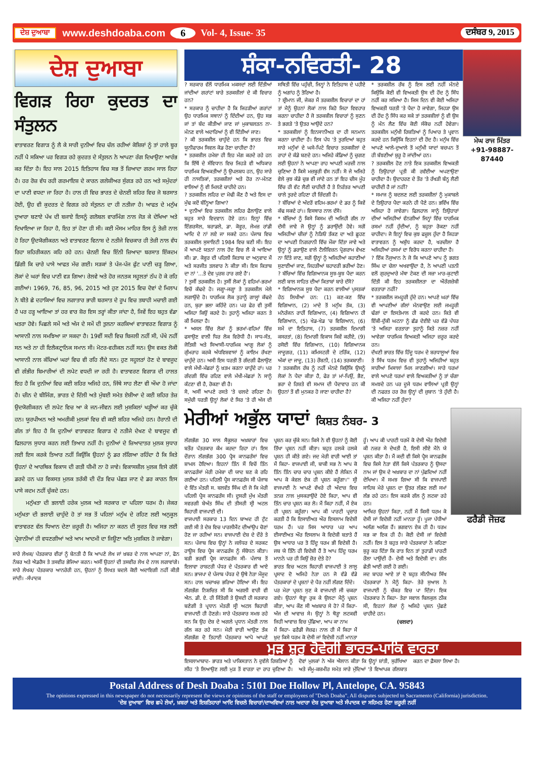ਦੇਸ਼ ਦੁਆਬਾ
www.deshdoaba.com 6 Vol- 4, Issue- 35 ਦਸੰਬਰ 9, 2015
ਦੇਸ਼ ਦੁਆਬਾ
ਵਿਗੜ ਰਿਹਾ ਕੁਦਰਤ ਦਾ ਸੰਤੁਲਨ
ਵਾਤਾਵਰਣ ਵਿਗਾੜ ਨੂੰ ਲੈ ਕੇ ਸਾਰੀ ਦੁਨੀਆਂ ਵਿਚ ਚੱਲ ਰਹੀਆਂ ਕੋਸ਼ਿਸ਼ਾਂ ਨੂੰ ਤਾਂ ਹਾਲੇ ਬੂਰ ਨਹੀਂ ਪੈ ਸਕਿਆ ਪਰ ਵਿਗੜ ਰਹੇ ਕੁਦਰਤ ਦੇ ਸੰਤੁਲਨ ਨੇ ਆਪਣਾ ਰੰਗ ਦਿਖਾਉਣਾ ਆਰੰਭ ਕਰ ਦਿੱਤਾ ਹੈ। ਇਹ ਸਾਲ 2015 ਇਤਿਹਾਸ ਵਿਚ ਸਭ ਤੋਂ ਜ਼ਿਆਦਾ ਗਰਮ ਸਾਲ ਰਿਹਾ ਹੈ। ਹਰ ਰੋਜ਼ ਵੱਧ ਰਹੀ ਗਰਮਾਇਸ਼ ਦੇ ਕਾਰਨ ਗਲੇਸ਼ੀਅਰ ਸੁੰਗੜ ਰਹੇ ਹਨ ਅਤੇ ਸਮੁੰਦਰਾਂ ਦਾ ਪਾਣੀ ਵਧਦਾ ਜਾ ਰਿਹਾ ਹੈ। ਹਾਲ ਹੀ ਵਿਚ ਭਾਰਤ ਦੇ ਚੇਨਈ ਸ਼ਹਿਰ ਵਿਚ ਜੋ ਬਰਸਾਤ ਹੋਈ, ਉਹ ਵੀ ਕੁਦਰਤ ਦੇ ਵਿਗੜ ਰਹੇ ਸੰਤੁਲਨ ਦਾ ਹੀ ਨਤੀਜਾ ਹੈ। ਆਫਤ ਦੇ ਮਨੁੱਖ ਦੁਆਰਾ ਬਣਾਏ ਪੱਖ ਦੀ ਬਜਾਏ ਇਸਨੂੰ ਗਲੋਬਲ ਵਾਰਮਿੰਗ ਨਾਲ ਜੋੜ ਕੇ ਦੇਖਿਆ ਅਤੇ ਦਿਖਾਇਆ ਜਾ ਰਿਹਾ ਹੈ, ਇਹ ਤਾਂ ਹੋਣਾ ਹੀ ਸੀ। ਕਈ ਮੌਸਮ ਮਾਹਿਰ ਇਸ ਨੂੰ ਤੇਜ਼ੀ ਨਾਲ ਹੋ ਰਿਹਾ ਉਦਯੋਗੀਕਰਨ ਅਤੇ ਵਾਤਾਵਰਣ ਵਿਨਾਸ਼ ਦੇ ਨਤੀਜੇ ਵਿਚਕਾਰ ਹੀ ਤੇਜ਼ੀ ਨਾਲ ਵੱਧ ਰਿਹਾ ਸ਼ਹਿਰੀਕਰਨ ਕਹਿ ਰਹੇ ਹਨ। ਚੇਨਈ ਵਿਚ ਇੰਨੀ ਜ਼ਿਆਦਾ ਬਰਸਾਤ ਇੱਕਦਮ ਡਿੱਗੀ ਕਿ ਚਾਰੇ ਪਾਸੇ ਆਫਤ ਮੱਚ ਗਈ। ਸੜਕਾਂ ਤੇ ਪੰਜ-ਪੰਜ ਫੁੱਟ ਪਾਣੀ ਚੜ੍ਹ ਗਿਆ, ਲੋਕਾਂ ਦੇ ਘਰਾਂ ਵਿਚ ਪਾਣੀ ਵੜ ਗਿਆ। ਰੇਲਵੇ ਅਤੇ ਹੋਰ ਜਨਤਕ ਸਹੂਲਤਾਂ ਠੱਪ ਹੋ ਕੇ ਰਹਿ ਗਈਆਂ। 1969, 76, 85, 96, 2015 ਅਤੇ ਹੁਣ 2015 ਵਿਚ ਦੋਵਾਂ ਦੇ ਮਿਲਾਪ ਨੇ ਬੀਤੇ ਛੇ ਦਹਾਕਿਆਂ ਵਿਚ ਲਗਾਤਾਰ ਭਾਰੀ ਬਰਸਾਤ ਦੇ ਰੂਪ ਵਿਚ ਤਬਾਹੀ ਮਚਾਈ ਗਈ ਹੈ ਪਰ ਹੜ੍ਹ ਆਇਆ ਤਾਂ ਹਰ ਵਾਰ ਸ਼ੋਰ ਇਸ ਤਰ੍ਹਾਂ ਕੀਤਾ ਜਾਂਦਾ ਹੈ, ਜਿਵੇਂ ਇਹ ਬਹੁਤ ਵੱਡਾ ਖਤਰਾ ਹੋਵੇ। ਪਿਛਲੇ ਸਮੇਂ ਅਤੇ ਅੱਜ ਦੇ ਸਮੇਂ ਦੀ ਤੁਲਨਾ ਕਰਕਿਆਂ ਵਾਤਾਵਰਣ ਵਿਗਾੜ ਨੂੰ ਆਸਾਨੀ ਨਾਲ ਸਮਝਿਆ ਜਾ ਸਕਦਾ ਹੈ। 19ਵੀਂ ਸਦੀ ਵਿਚ ਬਿਜਲੀ ਨਹੀਂ ਸੀ, ਪੱਖੇ ਨਹੀਂ ਸਨ ਅਤੇ ਨਾ ਹੀ ਇਲੈਕਟ੍ਰਾਨਿਕ ਸਮਾਨ ਸੀ। ਮੋਟਰ-ਵਹੀਕਲ ਨਹੀਂ ਸਨ। ਉਸ ਵਕਤ ਲੋਕੀ ਆਸਾਨੀ ਨਾਲ ਕੱਚਿਆਂ ਘਰਾਂ ਵਿਚ ਵੀ ਰਹਿ ਲੈਂਦੇ ਸਨ। ਹੁਣ ਸਹੂਲਤਾਂ ਹੋਣ ਦੇ ਬਾਵਜੂਦ ਵੀ ਗੰਭੀਰ ਬਿਮਾਰੀਆਂ ਦੀ ਲਪੇਟ ਵਧਦੀ ਜਾ ਰਹੀ ਹੈ। ਵਾਤਾਵਰਣ ਵਿਗਾੜ ਦੀ ਹਾਲਤ ਇਹ ਹੈ ਕਿ ਦੁਨੀਆਂ ਵਿਚ ਕਈ ਸ਼ਹਿਰ ਅਜਿਹੇ ਹਨ, ਜਿੱਥੇ ਸਾਹ ਲੈਣਾ ਵੀ ਔਖਾ ਹੋ ਜਾਂਦਾ ਹੈ। ਚੀਨ ਦੇ ਬੀਜਿੰਗ, ਭਾਰਤ ਦੇ ਦਿੱਲੀ ਅਤੇ ਮੁੰਬਈ ਸਮੇਤ ਏਸ਼ੀਆ ਦੇ ਕਈ ਸ਼ਹਿਰ ਤੇਜ਼ ਉਦਯੋਗੀਕਰਨ ਦੀ ਲਪੇਟ ਵਿਚ ਆ ਕੇ ਜਨ-ਜੀਵਨ ਲਈ ਮੁਸ਼ਕਿਲਾਂ ਖੜ੍ਹੀਆਂ ਕਰ ਚੁੱਕੇ ਹਨ। ਯੂਰਪੀਅਨ ਅਤੇ ਅਮਰੀਕੀ ਮੁਲਕਾਂ ਵਿਚ ਵੀ ਕਈ ਸ਼ਹਿਰ ਅਜਿਹੇ ਹਨ। ਹੈਰਾਨੀ ਦੀ ਗੱਲ ਤਾਂ ਇਹ ਹੈ ਕਿ ਦੁਨੀਆਂ ਵਾਤਾਵਰਣ ਵਿਗਾੜ ਦੇ ਨਤੀਜੇ ਦੇਖਣ ਦੇ ਬਾਵਜੂਦ ਵੀ ਫਿਲਹਾਲ ਸੁਧਾਰ ਕਰਨ ਲਈ ਤਿਆਰ ਨਹੀਂ ਹੈ। ਦੁਨੀਆਂ ਦੇ ਜ਼ਿਆਦਾਤਰ ਮੁਲਕ ਸੁਧਾਰ ਲਈ ਇਸ ਕਰਕੇ ਤਿਆਰ ਨਹੀਂ ਕਿਉਂਕਿ ਉਹਨਾਂ ਨੂੰ ਡਰ ਲੱਗਿਆ ਰਹਿੰਦਾ ਹੈ ਕਿ ਕਿਤੇ ਉਹਨਾਂ ਦੇ ਆਰਥਿਕ ਵਿਕਾਸ ਦੀ ਗਤੀ ਧੀਮੀ ਨਾ ਹੋ ਜਾਵੇ। ਵਿਕਾਸਸ਼ੀਲ ਮੁਲਕ ਇਸੇ ਗੱਲੋਂ ਡਰਦੇ ਹਨ ਪਰ ਵਿਕਸਤ ਮੁਲਕ ਤਰੱਕੀ ਦੀ ਦੌੜ ਵਿਚ ਪੱਛੜ ਜਾਣ ਦੇ ਡਰ ਕਾਰਨ ਇਸ ਪਾਸੇ ਕਦਮ ਨਹੀਂ ਚੁੱਕਦੇ ਹਨ।
ਮਨੁੱਖਤਾ ਦੀ ਭਲਾਈ ਹਰੇਕ ਮੁਲਕ ਅਤੇ ਸਰਕਾਰ ਦਾ ਪਹਿਲਾ ਧਰਮ ਹੈ। ਜੇਕਰ ਮਨੁੱਖਤਾ ਦੀ ਭਲਾਈ ਚਾਹੁੰਦੇ ਹੋ ਤਾਂ ਸਭ ਤੋਂ ਪਹਿਲਾਂ ਮਨੁੱਖ ਦੇ ਰਹਿਣ ਲਈ ਅਨੁਕੂਲ ਵਾਤਾਵਰਣ ਵੱਲ ਧਿਆਨ ਦੇਣਾ ਜ਼ਰੂਰੀ ਹੈ। ਅਜਿਹਾ ਨਾ ਕਰਨ ਦੀ ਸੂਰਤ ਵਿਚ ਸਭ ਲਈ ਪ੍ਰੇਸ਼ਾਨੀਆਂ ਹੀ ਵਧਣਗੀਆਂ ਅਤੇ ਆਮ ਆਦਮੀ ਦਾ ਜਿਊਣਾ ਅਤਿ ਮੁਸ਼ਕਿਲ ਹੋ ਜਾਵੇਗਾ।
ਸਾਰੇ ਲੇਖਕ/ ਪੱਤਰਕਾਰ ਵੀਰਾਂ ਨੂੰ ਬੇਨਤੀ ਹੈ ਕਿ ਆਪਣੇ ਲੇਖ ਜਾਂ ਖ਼ਬਰ ਦੇ ਨਾਲ ਆਪਣਾ ਨਾਂ, ਫੋਨ ਨੰਬਰ ਅਤੇ ਐਡਰੈਸ ਤੇ ਤਸਵੀਰ ਭੇਜਿਆ ਕਰਨ। ਅਸੀਂ ਉਹਨਾਂ ਦੀ ਤਸਵੀਰ ਲੇਖ ਦੇ ਨਾਲ ਲਗਾਵਾਂਗੇ। ਸਾਰੇ ਲੇਖਕ/ ਪੱਤਰਕਾਰ ਆਨਰੇਰੀ ਹਨ, ਉਹਨਾਂ ਨੂੰ ਲਿਖਤ ਬਦਲੇ ਕੋਈ ਅਦਾਇਗੀ ਨਹੀਂ ਕੀਤੀ ਜਾਂਦੀ। -ਸੰਪਾਦਕ
ਮੇਘ ਰਾਜ ਮਿੱਤਰ
+91-98887-87440
ਸ਼ੰਕਾ-ਨਵਿਰਤੀ- 28
? ਸਰਕਾਰ ਵੱਲੋਂ ਧਾਰਮਿਕ ਮਕਸਦਾਂ ਲਈ ਦਿੱਤੀਆਂ ਜਾਂਦੀਆਂ ਗਰਾਂਟਾਂ ਬਾਰੇ ਤਰਕਸ਼ੀਲਾਂ ਦੇ ਕੀ ਵਿਚਾਰ ਹਨ?
* ਸਰਕਾਰ ਨੂੰ ਚਾਹੀਦਾ ਹੈ ਕਿ ਜਿਹੜੀਆਂ ਗਰਾਂਟਾਂ ਉਹ ਧਾਰਮਿਕ ਸਥਾਨਾਂ ਨੂੰ ਦਿੰਦੀਆਂ ਹਨ, ਉਹ ਸਭ ਜਾਂ ਤਾਂ ਬੰਦ ਕੀਤੀਆਂ ਜਾਣ ਜਾਂ ਮੁਕਾਬਲਤਨ ਨਾ-ਮੰਨਣ ਵਾਲੇ ਅਦਾਰਿਆਂ ਨੂੰ ਵੀ ਦਿੱਤੀਆਂ ਜਾਣ।
? ਕੀ ਤਰਕਸ਼ੀਲ ਚਾਹੁੰਦੇ ਹਨ ਕਿ ਭਾਰਤ ਵਿਚ ਯੂਨੀਫਾਰਮ ਸਿਵਲ ਕੋਡ ਹੋਣਾ ਚਾਹੀਦਾ ਹੈ?
* ਤਰਕਸ਼ੀਲ ਹਮੇਸ਼ਾ ਹੀ ਇਹ ਮੰਗ ਕਰਦੇ ਰਹੇ ਹਨ ਕਿ ਇੱਥੋਂ ਦੇ ਸੰਵਿਧਾਨ ਵਿਚ ਜਿਹੜੇ ਵੀ ਅਧਿਕਾਰ ਧਾਰਮਿਕ ਵਿਅਕਤੀਆਂ ਨੂੰ ਉਪਲਬਧ ਹਨ, ਉਹ ਸਾਰੇ ਹੀ ਨਾਸਤਿਕਾਂ, ਤਰਕਸ਼ੀਲਾਂ ਅਤੇ ਹੋਰ ਨਾ-ਮੰਨਣ ਵਾਲਿਆਂ ਨੂੰ ਵੀ ਮਿਲਣੇ ਚਾਹੀਦੇ ਹਨ।
? ਤਰਕਸ਼ੀਲ ਲਹਿਰ ਦਾ ਮੋਢੀ ਕੌਣ ਹੈ ਅਤੇ ਇਸ ਦਾ ਮੁੱਢ ਕਦੋਂ ਬੰਨ੍ਹਿਆ ਗਿਆ?
* ਦੁਨੀਆਂ ਵਿਚ ਤਰਕਸ਼ੀਲ ਲਹਿਰ ਫੈਲਾਉਣ ਵਾਲੇ ਬਹੁਤ ਸਾਰੇ ਵਿਦਵਾਨ ਹੋਏ ਹਨ। ਇਨ੍ਹਾਂ ਵਿੱਚ ਇੰਗਰਸੋਲ, ਬਰਾਡਲੇ, ਡਾ. ਕੋਵੂਰ, ਜੇਮਜ਼ ਰਾਂਡੀ ਆਦਿ ਦੇ ਨਾਂ ਲਏ ਜਾ ਸਕਦੇ ਹਨ। ਪੰਜਾਬ ਵਿਚ ਤਰਕਸ਼ੀਲ ਸੁਸਾਇਟੀ 1984 ਵਿਚ ਬਣੀ ਸੀ। ਇਹ ਮੈਂ ਆਪਣੇ ਯਤਨਾਂ ਨਾਲ ਹੋਂਦ ਵਿਚ ਲੈ ਕੇ ਆਇਆ ਸੀ। ਡਾ. ਕੋਵੂਰ ਦੀ ਪਹਿਲੀ ਕਿਤਾਬ ਦਾ ਅਨੁਵਾਦ ਮੈਂ ਅਤੇ ਸਰਜੀਤ ਤਲਵਾਰ ਨੇ ਕੀਤਾ ਸੀ। ਇਸ ਕਿਤਾਬ ਦਾ ਨਾਂ '...ਤੇ ਦੇਵ ਪੁਰਸ਼ ਹਾਰ ਗਏ ਹੈ'।
? ਤੁਸੀਂ ਤਰਕਸ਼ੀਲ ਹੋ। ਤੁਸੀਂ ਲੋਕਾਂ ਨੂੰ ਵਹਿਮਾਂ-ਭਰਮਾਂ ਵਿਚੋਂ ਕੱਢਦੇ ਹੋ। ਜਗ੍ਹਾ-ਜਗ੍ਹਾ ਤੇ ਤਰਕਸ਼ੀਲ ਮੇਲੇ ਲਗਾਉਂਦੇ ਹੋ। ਧਾਰਮਿਕ ਲੋਕ ਤੁਹਾਨੂੰ ਗਾਲ੍ਹਾਂ ਕੱਢਦੇ ਹਨ, ਬੁਰਾ ਭਲਾ ਕਹਿੰਦੇ ਹਨ। ਪਰ ਫੇਰ ਵੀ ਤੁਸੀਂ ਅਜਿਹਾ ਕਿਉਂ ਕਰਦੇ ਹੋ। ਤੁਹਾਨੂੰ ਅਜਿਹਾ ਕਰਨ ਤੇ ਕੀ ਮਿਲਦਾ ਹੈ।
* ਅਸਲ ਵਿੱਚ ਲੋਕਾਂ ਨੂੰ ਭਰਮਾਂ-ਵਹਿਮਾਂ ਵਿੱਚ ਫਸਾਉਣ ਵਾਲੀ ਧਿਰ ਲੋਕ ਵਿਰੋਧੀ ਹੈ। ਸਾਧ-ਸੰਤ, ਜੋਤਿਸ਼ੀ ਅਤੇ ਸਿਆਸੀ-ਧਾਰਮਿਕ ਆਗੂ ਲੋਕਾਂ ਨੂੰ ਗੁੰਮਰਾਹ ਕਰਕੇ ਅੰਧਵਿਸ਼ਵਾਸਾਂ ਨੂੰ ਕਾਇਮ ਰੱਖਣਾ ਚਾਹੁੰਦੇ ਹਨ। ਅਸੀ ਇਸ ਧਰਤੀ ਤੋਂ ਗੰਦਗੀ ਫੈਲਾਉਣ ਵਾਲੇ ਮੱਖੀ-ਮੱਛਰਾਂ ਨੂੰ ਖ਼ਤਮ ਕਰਨਾ ਚਾਹੁੰਦੇ ਹਾਂ। ਪਰ ਗੰਦਗੀ ਵਿੱਚ ਰਹਿਣ ਵਾਲੇ ਮੱਖੀ-ਮੱਛਰਾਂ ਨੇ ਸਾਨੂੰ ਕੱਟਣਾ ਵੀ ਹੈ, ਰੋਕਣਾ ਵੀ ਹੈ।
ਸੋ, ਅਸੀਂ ਆਪਣੇ ਰਸਤੇ 'ਤੇ ਚਲਦੇ ਰਹਿਣਾ ਹੈ। ਸਮੁੱਚੀ ਧਰਤੀ ਉਨ੍ਹਾਂ ਲੋਕਾਂ ਦੇ ਸਿਰ 'ਤੇ ਹੀ ਅੱਜ ਦੀ ਸਥਿਤੀ ਵਿੱਚ ਪਹੁੰਚੀ, ਜਿਨ੍ਹਾਂ ਨੇ ਇਤਿਹਾਸ ਦੇ ਪਹੀਏ ਨੂੰ ਅਗਾਂਹ ਨੂੰ ਤੋਰਿਆ ਹੈ।
? ਸ਼੍ਰੀਮਾਨ ਜੀ, ਜੇਕਰ ਮੈਂ ਤਰਕਸ਼ੀਲ ਵਿਚਾਰਾਂ ਦਾ ਹਾਂ ਤਾਂ ਮੈਨੂੰ ਉਹਨਾਂ ਲੋਕਾਂ ਨਾਲ ਕਿਹੋ ਜਿਹਾ ਵਿਵਹਾਰ ਕਰਨਾ ਚਾਹੀਦਾ ਹੈ ਜੋ ਤਰਕਸ਼ੀਲ ਵਿਚਾਰਾਂ ਨੂੰ ਸੁਣਨ ਤੇ ਭਗੜੇ 'ਤੇ ਉਤਰ ਆਉਂਦੇ ਹਨ?
* ਤਰਕਸ਼ੀਲਾਂ ਨੂੰ ਇਨਸਾਨੀਅਤ ਦਾ ਹੀ ਸਨਮਾਨ ਕਰਨਾ ਚਾਹੀਦਾ ਹੈ। ਇਸ ਪੰਧ 'ਤੇ ਤੁਰਦਿਆਂ ਬਹੁਤ ਸਾਰੇ ਮਨੁੱਖਾਂ ਦੇ ਘਸੇ-ਪਿਟੇ ਵਿਚਾਰ ਤਰਕਸ਼ੀਲਾਂ ਦੇ ਰਾਹਾਂ ਦੇ ਕੰਡੇ ਬਣਦੇ ਹਨ। ਅਜਿਹੇ ਕੰਡਿਆਂ ਨੂੰ ਚੁਗਣ ਲਈ ਉਹਨਾਂ ਨੇ ਆਪਣਾ ਰਾਹ ਆਪਣੀ ਮਰਜ਼ੀ ਨਾਲ ਚੁਣਿਆ ਹੈ ਕਿਸੇ ਮਜ਼ਬੂਰੀ ਵੱਸ ਨਹੀਂ। ਸੋ ਜੇ ਅਜਿਹੇ ਵੇਲੇ ਕੁਝ ਕੰਡੇ ਚੁਭ ਵੀ ਜਾਂਦੇ ਹਨ ਤਾਂ ਇਹ ਚੀਸ ਮੂੰਹ ਵਿੱਚ ਹੀ ਵੱਟ ਲੈਣੀ ਚਾਹੀਦੀ ਹੈ ਤੇ ਨਿਰੰਤਰ ਆਪਣੀ ਚਾਲੇ ਤੁਰਦੇ ਰਹਿਣਾ ਹੀ ਜ਼ਿੰਦਗੀ ਹੈ।
? ਬੱਚਿਆਂ ਦੇ ਅੰਦਰੋਂ ਵਹਿਮ-ਭਰਮਾਂ ਦੇ ਡਰ ਨੂੰ ਕਿਵੇਂ ਕੱਢ ਸਕਦੇ ਹਾਂ।। ਵਿਸਥਾਰ ਨਾਲ ਦੱਸੋ।
* ਬੱਚਿਆਂ ਨੂੰ ਕਿਸੇ ਕਿਸਮ ਦੀ ਅਜਿਹੀ ਗੱਲ ਨਾ ਦੱਸੀ ਜਾਵੇ ਜੋ ਉਨ੍ਹਾਂ ਨੂੰ ਡਰਾਉਂਦੀ ਹੋਵੇ। ਸਗੋਂ ਅਜਿਹੀਆਂ ਚੀਜ਼ਾਂ ਨੂੰ ਨੇੜਿਓਂ ਤੱਕਣ ਦਾ ਅਤੇ ਛੂਹਣ ਦਾ ਆਪਣੀ ਨਿਗਰਾਨੀ ਵਿੱਚ ਮੌਕਾ ਦਿੱਤਾ ਜਾਵੇ ਅਤੇ ਉਨ੍ਹਾਂ ਨੂੰ ਡਰਾਉਣ ਵਾਲੇ ਟੈਲੀਵਿਜ਼ਨ ਪ੍ਰੋਗਰਾਮ ਵੇਖਣ ਨਾ ਦਿੱਤੇ ਜਾਣ, ਸਗੋਂ ਉਨ੍ਹਾਂ ਨੂੰ ਅਜਿਹੀਆਂ ਕਹਾਣੀਆਂ ਸੁਣਾਈਆਂ ਜਾਣ, ਜਿਹੜੀਆਂ ਬਹਾਦਰੀ ਭਰੀਆਂ ਹੋਣ।
? ਬੱਚਿਆਂ ਵਿੱਚ ਵਿਗਿਆਨਕ ਸੂਝ-ਬੂਝ ਪੈਦਾ ਕਰਨ ਲਈ ਬਾਲ ਸਾਹਿਤ ਦੀਆਂ ਕਿਤਾਬਾਂ ਬਾਰੇ ਦੱਸੋ?
* ਵਿਗਿਆਨਕ ਸੂਝ ਪੈਦਾ ਕਰਨ ਵਾਲੀਆਂ ਪੁਸਤਕਾਂ ਹੇਠ ਲਿਖੀਆਂ ਹਨ: (1) ਕਣ-ਕਣ ਵਿੱਚ ਵਿਗਿਆਨ, (2) ਮਾਦੇ ਤੋਂ ਮਨੁੱਖ ਤੱਕ, (3) ਮਨੋਰੰਜਨ ਰਾਹੀਂ ਵਿਗਿਆਨ, (4) ਵਿਗਿਆਨ ਹੀ ਵਿਗਿਆਨ, (5) ਖੇਡ-ਖੇਡ 'ਚ ਵਿਗਿਆਨ, (6) ਸਮੇਂ ਦਾ ਇਤਿਹਾਸ, (7) ਤਰਕਸ਼ੀਲ ਦਿਮਾਗੀ ਕਸਰਤਾਂ, (8) ਦਿਮਾਗੀ ਵਿਕਾਸ ਕਿਵੇਂ ਕਰੀਏ, (9) ਰਸੋਈ ਵਿੱਚ ਵਿਗਿਆਨ, (10) ਵਿਗਿਆਨਕ ਜਾਦੂਗਰ, (11) ਕਮਿਸਟਰੀ ਦੇ ਟਰਿੱਕ, (12) ਅੰਕਾਂ ਦਾ ਜਾਦੂ, (13) ਰੌਸ਼ਨੀ, (14) ਤਰਕਬਾਣੀ।
? ਤਰਕਸ਼ੀਲ ਰੱਬ ਨੂੰ ਨਹੀਂ ਮੰਨਦੇ ਕਿਉਂਕਿ ਉਸਨੂੰ ਲੋਕਾਂ ਨੇ ਪੈਦਾ ਕੀਤਾ ਹੈ, ਫੇਰ ਤਾਂ ਮਾਂ-ਪਿਉਂ, ਭੈਣ, ਭਰਾ ਦੇ ਰਿਸ਼ਤੇ ਵੀ ਸਮਾਜ ਦੀ ਪੈਦਾਵਾਰ ਹਨ ਕੀ ਉਹਨਾਂ ਤੋਂ ਵੀ ਮੁਨਕਰ ਹੋ ਜਾਣਾ ਚਾਹੀਦਾ ਹੈ?
* ਤਰਕਸ਼ੀਲ ਰੱਬ ਨੂੰ ਇਸ ਲਈ ਨਹੀਂ ਮੰਨਦੇ ਕਿਉਂਕਿ ਕੋਈ ਵੀ ਵਿਅਕਤੀ ਉਸ ਦੀ ਹੋਂਦ ਨੂੰ ਸਿੱਧ ਨਹੀਂ ਕਰ ਸਕਿਆ ਹੈ। ਜਿਸ ਦਿਨ ਵੀ ਕੋਈ ਅਜਿਹਾ ਵਿਅਕਤੀ ਧਰਤੀ 'ਤੇ ਪੈਦਾ ਹੋ ਜਾਵੇਗਾ, ਜਿਹੜਾ ਉਸ ਦੀ ਹੋਂਦ ਨੂੰ ਸਿੱਧ ਕਰ ਸਕੇ ਤਾਂ ਤਰਕਸ਼ੀਲਾਂ ਨੂੰ ਵੀ ਉਸ ਨੂੰ ਮੰਨ ਲੈਣ ਵਿੱਚ ਕੋਈ ਸੰਕੋਚ ਨਹੀਂ ਹੋਵੇਗਾ। ਤਰਕਸ਼ੀਲ ਮਨੁੱਖੀ ਰਿਸ਼ਤਿਆਂ ਨੂੰ ਪਿਆਰ ਤੇ ਪ੍ਰਵਾਨ ਕਰਦੇ ਹਨ ਕਿਉਂਕਿ ਇਹਨਾਂ ਦੀ ਹੋਂਦ ਹੈ। ਮਨੁੱਖ ਵਿੱਚ ਆਪਣੇ ਆਲੇ-ਦੁਆਲੇ ਤੋਂ ਮਨੁੱਖੀ ਯਾਦਾਂ ਬਚਪਨ ਤੋਂ ਹੀ ਬੱਝਣੀਆਂ ਸ਼ੁਰੂ ਹੋ ਜਾਂਦੀਆਂ ਹਨ।
? ਤਰਕਸ਼ੀਲ ਹੋਣ ਨਾਤੇ ਇਕ ਤਰਕਸ਼ੀਲ ਵਿਅਕਤੀ ਨੂੰ ਤਿਉਹਾਰਾਂ ਪ੍ਰਤੀ ਕੀ ਰਵੱਈਆ ਅਪਣਾਉਣਾ ਚਾਹੀਦਾ ਹੈ। ਉਦਾਹਰਣ ਦੇ ਤੌਰ 'ਤੇ ਰੱਖੜੀ ਬੰਨ੍ਹ ਲੈਣੀ ਚਾਹੀਦੀ ਹੈ ਜਾਂ ਨਹੀਂ?
* ਸਮਾਜ ਨੂੰ ਬਦਲਣ ਲਈ ਤਰਕਸ਼ੀਲਾਂ ਨੂੰ ਮੁਕਾਬਲੇ ਦੇ ਤਿਉਹਾਰ ਪੈਦਾ ਕਰਨੇ ਹੀ ਪੈਣੇ ਹਨ। ਭਵਿੱਖ ਵਿੱਚ ਅਜਿਹਾ ਹੋ ਜਾਵੇਗਾ। ਫਿਲਹਾਲ ਸਾਨੂੰ ਤਿਉਹਾਰਾਂ ਦੀਆਂ ਅਜਿਹੀਆਂ ਵੰਨਗੀਆਂ ਜਿਨ੍ਹਾਂ ਵਿੱਚ ਧਾਰਮਿਕ ਰਸਮਾਂ ਨਹੀਂ ਹੁੰਦੀਆਂ, ਨੂੰ ਬਹੁਤਾ ਰੋਕਣਾ ਨਹੀਂ ਚਾਹੀਦਾ। ਜੋ ਇਨ੍ਹਾਂ ਵਿਚ ਕੁਝ ਫਜ਼ੂਲ ਹੁੰਦਾ ਹੈ ਜਿਹੜਾ ਵਾਤਾਵਰਨ ਨੂੰ ਅਸ਼ੁੱਧ ਕਰਦਾ ਹੈ, ਖਰਚੀਲਾ ਹੈ ਅਜਿਹੀਆਂ ਰਸਮਾਂ ਦਾ ਵਿਰੋਧ ਕਰਨਾ ਚਾਹੀਦਾ ਹੈ।
? ਇੱਕ ਨੌਜੁਆਨ ਨੇ ਜੋ ਕਿ ਆਪਣੇ ਆਪ ਨੂੰ ਭਗਤ ਸਿੰਘ ਦਾ ਚੇਲਾ ਅਖਵਾਉਂਦਾ ਹੈ, ਨੇ ਆਪਣੀ ਪਤਨੀ ਵਲੋਂ ਗੁਰਦੁਆਰੇ ਮੱਥਾ ਟੇਕਣ ਦੀ ਸਜ਼ਾ ਮਾਰ-ਕੁਟਾਈ ਦਿੱਤੀ ਕੀ ਇਹ ਤਰਕਸ਼ੀਲਤਾ ਦਾ ਔਰੰਗਜ਼ੇਬੀ ਵਰਤਾਰਾ ਨਹੀਂ?
* ਤਰਕਸ਼ੀਲ ਜਮਹੂਰੀ ਹੁੰਦੇ ਹਨ। ਆਪਣੇ ਘਰਾਂ ਵਿੱਚ ਵੀ ਆਪਣੀਆਂ ਗੱਲਾਂ ਮੰਨਵਾਉਣ ਲਈ ਜਮਹੂਰੀ ਢੰਗਾਂ ਦਾ ਇਸਤੇਮਾਲ ਹੀ ਕਰਦੇ ਹਨ। ਕਿਤੇ ਵੀ ਇੱਕੀ-ਦੁੱਕੀ ਘਟਨਾ ਨੂੰ ਛੱਡ ਦੇਈਏ ਪਰ ਵੱਡੇ ਪੱਧਰ 'ਤੇ ਅਜਿਹਾ ਵਰਤਾਰਾ ਤੁਹਾਨੂੰ ਕਿਤੇ ਨਜ਼ਰ ਨਹੀਂ ਆਵੇਗਾ ਧਾਰਮਿਕ ਵਿਅਕਤੀ ਅਜਿਹਾ ਜ਼ਰੂਰ ਕਰਦੇ ਹਨ।
ਦੱਖਣੀ ਭਾਰਤ ਵਿੱਚ ਹਿੰਦੂ ਧਰਮ ਦੇ ਸ਼ਰਧਾਲੂਆਂ ਵਿਚ ਤੇ ਸਿੱਖ ਧਰਮ ਵਿਚ ਵੀ ਤੁਹਾਨੂੰ ਅਜਿਹੀਆਂ ਬਹੁਤ ਸਾਰੀਆਂ ਮਿਸਾਲਾਂ ਮਿਲ ਜਾਣਗੀਆਂ। ਸਾਰੇ ਧਰਮਾਂ ਵਾਲੇ ਆਪਣੇ ਧਰਮਾਂ ਵਾਲੇ ਵਿਅਕਤੀਆਂ ਨੂੰ ਤਾਂ ਚੰਗਾ ਸਮਝਦੇ ਹਨ ਪਰ ਦੂਜੇ ਧਰਮ ਵਾਲਿਆਂ ਪ੍ਰਤੀ ਉਨ੍ਹਾਂ ਦੀ ਨਫਰਤ ਹਰ ਰੋਜ਼ ਉਨ੍ਹਾਂ ਦੀ ਜ਼ੁਬਾਨ 'ਤੇ ਹੁੰਦੀ ਹੈ। ਕੀ ਅਜਿਹਾ ਨਹੀਂ ਹੁੰਦਾ?
ਫਰੈਡੀ ਜੋਜ਼ਫ
ਮੇਰੀਆਂ ਅਭੁੱਲ ਯਾਦਾਂ ਕਿਸ਼ਤ ਨੰਬਰ- 3
ਲੱਗਭੱਗ 30 ਸਾਲ ਸੈਕੂਲਰ ਅਖ਼ਬਾਰਾਂ ਵਿਚ ਬਤੌਰ ਪੱਤਰਕਾਰ ਕੰਮ ਕਰਦਾ ਰਿਹਾ ਹਾਂ। ਇਸ ਦੌਰਾਨ ਲੱਗਭੱਗ 300 ਪ੍ਰੈਸ ਕਾਨਫਰੰਸਾਂ ਵਿਚ ਸ਼ਾਮਲ ਹੋਇਆ। ਇਹਨਾਂ ਤਿੰਨ ਸੌ ਵਿਚੋਂ ਤਿੰਨ ਕਾਨਫਰੰਸਾਂ ਮੇਰੀ ਹਮੇਸ਼ਾ ਦੀ ਯਾਦ ਬਣ ਕੇ ਰਹਿ ਗਈਆਂ ਹਨ। ਪਹਿਲੀ ਪ੍ਰੈਸ ਕਾਨਫਰੰਸ ਸੀ ਪੰਜਾਬ ਦੇ ਵਿੱਤ ਮੰਤਰੀ ਸ. ਬਲਵੰਤ ਸਿੰਘ ਦੀ ਜੋ ਕਿ ਮੇਰੀ ਪਹਿਲੀ ਪ੍ਰੈਸ ਕਾਨਫਰੰਸ ਸੀ। ਦੂਸਰੀ ਮੁੱਖ ਮੰਤਰੀ ਸਵਰਗੀ ਬੇਅੰਤ ਸਿੰਘ ਦੀ ਤੀਸਰੀ ਸ੍ਰੀ ਅਟਲ ਬਿਹਾਰੀ ਵਾਜਪਾਈ ਦੀ।
ਵਾਜਪਾਈ ਸਰਕਾਰ 13 ਦਿਨ ਬਾਅਦ ਹੀ ਟੁੱਟ ਗਈ ਸੀ ਤੇ ਦੇਸ਼ ਵਿਚ ਪਾਰਲੀਮੈਂਟ ਦੀਆਂਉਪ ਚੋਣਾਂ ਹੋਣ ਜਾ ਰਹੀਆਂ ਸਨ। ਵਾਜਪਾਈ ਦੇਸ਼ ਦੇ ਦੌਰੇ ਤੇ ਸਨ। ਪੰਜਾਬ ਵਿਚ ਉਨ੍ਹਾਂ ਨੇ ਜਲੰਧਰ ਦੇ ਸਰਕਟ ਹਾਊਸ ਵਿਚ ਪ੍ਰੈਸ ਕਾਨਫਰੰਸ ਨੂੰ ਸੰਬੋਧਨ ਕੀਤਾ। ਬੜੀ ਭਰਵੀਂ ਪ੍ਰੈਸ ਕਾਨਫਰੰਸ ਸੀ- ਪੰਜਾਬ ਤੋਂ ਇਲਾਵਾ ਰਾਸ਼ਟਰੀ ਪੱਧਰ ਦੇ ਪੱਤਰਕਾਰ ਵੀ ਆਏ ਸਨ। ਭਾਜਪਾ ਦੇ ਪੰਜਾਬ ਪੱਧਰ ਦੇ ਉਥੇ ਨੇਤਾ ਮੌਜੂਦ ਸਨ। ਹਾਲ ਖਚਾਖਚ ਭਰਿਆ ਹੋਇਆ ਸੀ। ਇਹ ਲੱਗਭੱਗ ਨਿਸ਼ਚਿਤ ਸੀ ਕਿ ਅਗਲੀ ਵਾਰੀ ਵੀ ਐਨ. ਡੀ. ਏ. ਹੀ ਜਿੱਤੇਗੀ ਤੇ ਉਸਦੀ ਹੀ ਸਰਕਾਰ ਬਣੇਗੀ ਤੇ ਪ੍ਰਧਾਨ ਮੰਤਰੀ ਸ੍ਰੀ ਅਟਲ ਬਿਹਾਰੀ ਵਾਜਪਾਈ ਹੀ ਹੋਣਗੇ। ਸਾਰੇ ਪੱਤਰਕਾਰ ਸਮਝ ਰਹੇ ਸਨ ਕਿ ਉਹ ਦੇਸ਼ ਦੇ ਅਗਲੇ ਪ੍ਰਧਾਨ ਮੰਤਰੀ ਨਾਲ ਗੱਲ ਕਰ ਰਹੇ ਸਨ। ਮੇਰੀ ਵਾਰੀ ਆਉਣ ਤੱਕ ਲੱਗਭੱਗ ਦੋ ਤਿਹਾਈ ਪੱਤਰਕਾਰ ਆਪੋ ਆਪਣੇ ਪ੍ਰਸ਼ਨ ਕਰ ਚੁੱਕੇ ਸਨ। ਕਿਸੇ ਨੇ ਵੀ ਉਹਨਾਂ ਨੂੰ ਕੋਈ ਤਿੱਖਾ ਪ੍ਰਸ਼ਨ ਨਹੀਂ ਕੀਤਾ। ਬਹੁਤ ਹਲਕੇ ਹਲਕੇ ਪ੍ਰਸ਼ਨ ਹੀ ਕੀਤੇ ਗਏ। ਜਦ ਮੇਰੀ ਵਾਰੀ ਆਈ ਤਾਂ ਮੈਂ ਕਿਹਾ- ਵਾਜਪਾਈ ਜੀ, ਬਾਕੀ ਸਭ ਨੇ ਆਪ ਕੋ ਤਿੰਨ ਤਿੰਨ ਚਾਰ ਚਾਰ ਪ੍ਰਸ਼ਨ ਕੀਏ ਹੈਂ ਲੇਕਿਨ ਮੈਂ ਆਪ ਕੋ ਕੇਵਲ ਏਕ ਹੀ ਪ੍ਰਸ਼ਨ ਕਰੂੰਗਾ।'' ਸ੍ਰੀ ਵਾਜਪਾਈ ਨੇ ਆਪਣੇ ਵੱਖਰੇ ਹੀ ਅੰਦਾਜ਼ ਵਿਚ ਤਨਜ਼ ਨਾਲ ਮੁਸਕਰਾਉਂਦੇ ਹੋਏ ਕਿਹਾ, ਆਪ ਵੀ ਤਿੰਨ ਚਾਰ ਪ੍ਰਸ਼ਨ ਕਰ ਲੋ। ਮੈਂ ਕਿਹਾ ਨਹੀਂ, ਮੈਂ ਏਕ ਹੀ ਪ੍ਰਸ਼ਨ ਕਰੂੰਗਾ। ਆਪ ਕੀ ਪਾਰਟੀ ਪ੍ਰਚਾਰ ਕਰਤੀ ਹੈ ਕਿ ਇਸਾਈਅਤ ਔਰ ਇਸਲਾਮ ਵਿਦੇਸ਼ੀ ਧਰਮ ਹੈਂ। ਪਰ ਜਿਸ ਆਧਾਰ ਪਰ ਆਪ ਈਸਾਈਅਤ ਔਰ ਇਸਲਾਮ ਕੋ ਵਿਦੇਸ਼ੀ ਬਤਾਤੇ ਹੈਂ ਉਸ ਆਧਾਰ ਪਰ ਤੋ ਹਿੰਦੂ ਧਰਮ ਭੀ ਵਿਦੇਸ਼ੀ ਹੈ। ਜਬ ਯੇ ਤਿੰਨੋ ਹੀ ਵਿਦੇਸ਼ੀ ਹੈਂ ਤੋ ਆਪ ਹਿੰਦੂ ਧਰਮ ਮਾਨਨੇ ਪਰ ਹੀ ਕਿਉਂ ਜ਼ੋਰ ਦੇਤੇ ਹੋ?
ਭਾਰਤ ਵਿਚ ਅਟਲ ਬਿਹਾਰੀ ਵਾਜਪਾਈ ਤੇ ਲਾਲੂ ਪ੍ਰਸਾਦ ਦੋ ਅਜਿਹੇ ਨੇਤਾ ਹਨ ਜੋ ਵੱਡੇ ਵੱਡੇ ਪੱਤਰਕਾਰਾਂ ਦੇ ਪ੍ਰਸ਼ਨਾਂ ਦੇ ਪੈਰ ਨਹੀਂ ਲੱਗਣ ਦਿੰਦੇ।
ਪਰ ਮੇਰਾ ਪ੍ਰਸ਼ਨ ਸੁਣ ਕੇ ਵਾਜਪਾਈ ਜੀ ਚਕਰਾ ਗਏ। ਉਹਨਾਂ ਥੋੜ੍ਹਾ ਰੁਕ ਕੇ ਉਲਟਾ ਮੈਨੂੰ ਪ੍ਰਸ਼ਨ ਕੀਤਾ, ਆਪ ਕੌਣ ਸੀ ਅਖ਼ਬਾਰ ਸੇ ਹੋ? ਮੈਂ ਕਿਹਾ- ਅੱਜ ਦੀ ਆਵਾਜ਼ ਸੇ। ਉਨ੍ਹਾਂ ਨੇ ਥੋੜ੍ਹਾ ਲਟਕਵੀ ਜਿਹੀ ਆਵਾਜ਼ ਵਿਚ ਪੁੱਛਿਆ, ਆਪ ਕਾ ਨਾਮ
ਮੈਂ ਕਿਹਾ- ਫਰੈਡੀ ਜੋਜ਼ਫ। ਨਾਲ ਹੀ ਮੈਂ ਕਿਹਾ ਮੈਂ ਖ਼ੁਦ ਕਿਸੇ ਧਰਮ ਕੋ ਦੇਸੀ ਜਾਂ ਵਿਦੇਸ਼ੀ ਨਹੀਂ ਮਾਨਤਾ ਹੂੰ। ਆਪ ਕੀ ਪਾਰਟੀ ਧਰਮੋਂ ਕੋ ਦੇਸੀ ਔਰ ਵਿਦੇਸ਼ੀ ਕੀ ਨਜ਼ਰ ਸੇ ਦੇਖਤੀ ਹੈ, ਇਸੀ ਲੀਏ ਮੈਨੇ ਯੇ ਪ੍ਰਸ਼ਨ ਕੀਤਾ ਹੈ। ਮੈਂ ਕਦੀ ਵੀ ਕਿਸੇ ਪ੍ਰੈਸ ਕਾਨਫਰੰਸ ਵਿਚ ਕਿਸੇ ਨੇਤਾ ਵੱਲੋਂ ਕਿਸੇ ਪੱਤਰਕਾਰ ਨੂੰ ਉਸਦਾ ਨਾਮ ਜਾਂ ਉਸ ਦੇ ਅਖ਼ਬਾਰ ਦਾ ਨਾਂ ਪੁੱਛਦਿਆਂ ਨਹੀਂ ਦੇਖਿਆ। ਮੈਂ ਸਮਝ ਗਿਆ ਸੀ ਕਿ ਵਾਜਪਾਈ ਸਾਹਿਬ ਮੇਰੇ ਪ੍ਰਸ਼ਨ ਦਾ ਉਤਰ ਲੱਭਣ ਲਈ ਸਮਾਂ ਲੱਭ ਰਹੇ ਹਨ। ਇਸ ਕਰਕੇ ਗੱਲ ਨੂੰ ਲਟਕਾ ਰਹੇ ਹਨ।
ਆਖਿਰ ਉਹਨਾਂ ਕਿਹਾ, ਨਹੀਂ ਮੈਂ ਕਿਸੀ ਧਰਮ ਕੋ ਦੇਸੀ ਜਾਂ ਵਿਦੇਸ਼ੀ ਨਹੀਂ ਮਾਨਤਾ ਹੂੰ। ਪੂਜਾ ਪੱਧੀਆਂ ਅਲੱਗ ਅਲੱਗ ਹੈਂ। ਭਗਵਾਨ ਏਕ ਹੀ ਹੈ। ਧਰਮ ਸਭ ਕਾ ਇਕ ਹੀ ਹੈ। ਕੋਈ ਦੇਸੀ ਜਾਂ ਵਿਦੇਸ਼ੀ ਨਹੀਂ। ਇਸ ਤੇ ਬਹੁਤ ਸਾਰੇ ਪੱਤਰਕਾਰਾਂ ਨੇ ਕਹਿਣਾ ਸ਼ੁਰੂ ਕਰ ਦਿੱਤਾ ਕਿ ਰਾਤ ਦਿਨ ਤਾਂ ਤੁਹਾਡੀ ਪਾਰਟੀ ਰੌਲਾ ਪਾਉਂਦੀ ਹੈ- ਦੇਸੀ ਅਤੇ ਵਿਦੇਸ਼ੀ ਦਾ। ਗੱਲ ਛੇਤੀ ਆਈ ਗਈ ਹੋ ਗਈ।
ਜਦ ਬਾਹਰ ਆਏ ਤਾਂ ਦੋ ਬਹੁਤ ਸੀਨੀਅਰ ਸਿੱਖ ਪੱਤਰਕਾਰਾਂ ਨੇ ਮੈਨੂੰ ਕਿਹਾ- ਤੇਰੇ ਸੁਆਲ ਨੇ ਵਾਜਪਾਈ ਨੂੰ ਚੱਕਰ ਵਿਚ ਪਾ ਦਿੱਤਾ। ਇਕ ਪੱਤਰਕਾਰ ਨੇ ਕਿਹਾ- ਤੇਰਾ ਸਵਾਲ ਬਿਲਕੁਲ ਠੀਕ ਸੀ, ਇਹਨਾਂ ਲੋਕਾਂ ਨੂੰ ਅਜਿਹੇ ਪ੍ਰਸ਼ਨ ਪੁੱਛਣੇ ਚਾਹੀਦੇ ਹਨ।
(ਚਲਦਾ)
ਮੁੜ ਸ਼ੁਰੂ ਹੋਵੇਗੀ ਭਾਰਤ-ਪਾਕਿ ਵਾਰਤਾ
ਇਸਲਾਮਾਬਾਦ- ਭਾਰਤ ਅਤੇ ਪਾਕਿਸਤਾਨ ਨੇ ਦੁਵੱਲੇ ਰਿਸ਼ਤਿਆਂ ਨੂੰ ਲੀਹ 'ਤੇ ਲਿਆਉਣ ਲਈ ਮੁੜ ਤੋਂ ਵਾਰਤਾ ਦਾ ਰਾਹ ਚੁਣਿਆ ਹੈ। ਦੋਵਾਂ ਮੁਲਕਾਂ ਨੇ ਅੱਜ ਐਲਾਨ ਕੀਤਾ ਕਿ ਉਨ੍ਹਾਂ ਸ਼ਾਂਤੀ, ਸੁਰੱਖਿਆ ਅਤੇ ਜੰਮੂ-ਕਸ਼ਮੀਰ ਸਮੇਤ ਸਾਰੇ ਮੁੱਦਿਆਂ 'ਤੇ ਵਿਆਪਕ ਗੱਲਬਾਤ ਕਰਨ ਦਾ ਫ਼ੈਸਲਾ ਲਿਆ ਹੈ।
Postal Address of Desh Doaba : 5101 Doe Hollow Pl, Antelope, CA. 95843
The opinions expressed in this newspaper do not necessarily represent the views or opinions of the staff or employees of "Desh Doaba". All disputes subjected to Sacramento (California) jurisdiction.
'ਦੇਸ਼ ਦੁਆਬਾ' ਵਿਚ ਛਪੇ ਲੇਖਾਂ, ਖ਼ਬਰਾਂ ਅਤੇ ਇਸ਼ਤਿਹਾਰਾਂ ਆਦਿ ਵਿਚਲੇ ਵਿਚਾਰਾਂ/ਦਾਅਵਿਆਂ ਨਾਲ ਅਦਾਰਾ ਦੇਸ਼ ਦੁਆਬਾ ਅਤੇ ਸੰਪਾਦਕ ਦਾ ਸਹਿਮਤ ਹੋਣਾ ਜ਼ਰੂਰੀ ਨਹੀਂ